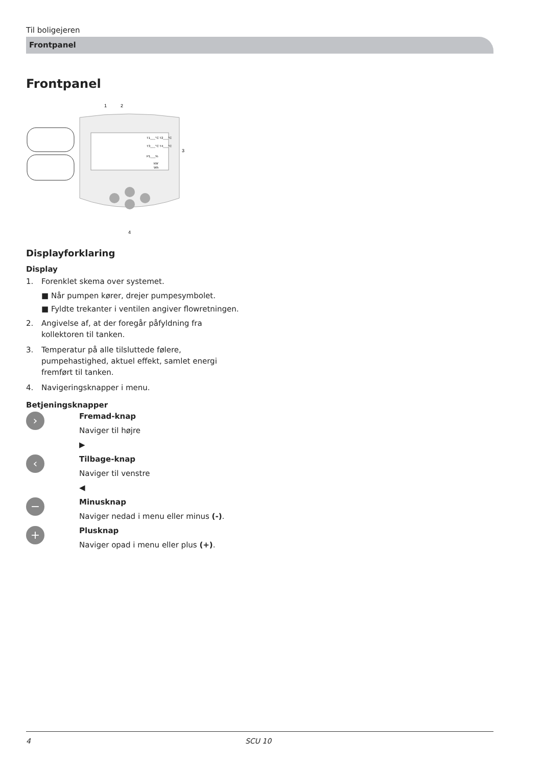Til boligejeren
Frontpanel
Frontpanel
1
2
T1___°C T2___°C
T3___°C T4___°C
P1___%
kW
Wh
3
4
Displayforklaring
Display
1. Forenklet skema over systemet.
■ Når pumpen kører, drejer pumpesymbolet.
■ Fyldte trekanter i ventilen angiver flowretningen.
2. Angivelse af, at der foregår påfyldning fra kollektoren til tanken.
3. Temperatur på alle tilsluttede følere, pumpehastighed, aktuel effekt, samlet energi fremført til tanken.
4. Navigeringsknapper i menu.
Betjeningsknapper
›
Fremad-knap
Naviger til højre
▶
‹
Tilbage-knap
Naviger til venstre
◀
−
Minusknap
Naviger nedad i menu eller minus (-).
+
Plusknap
Naviger opad i menu eller plus (+).
4 SCU 10